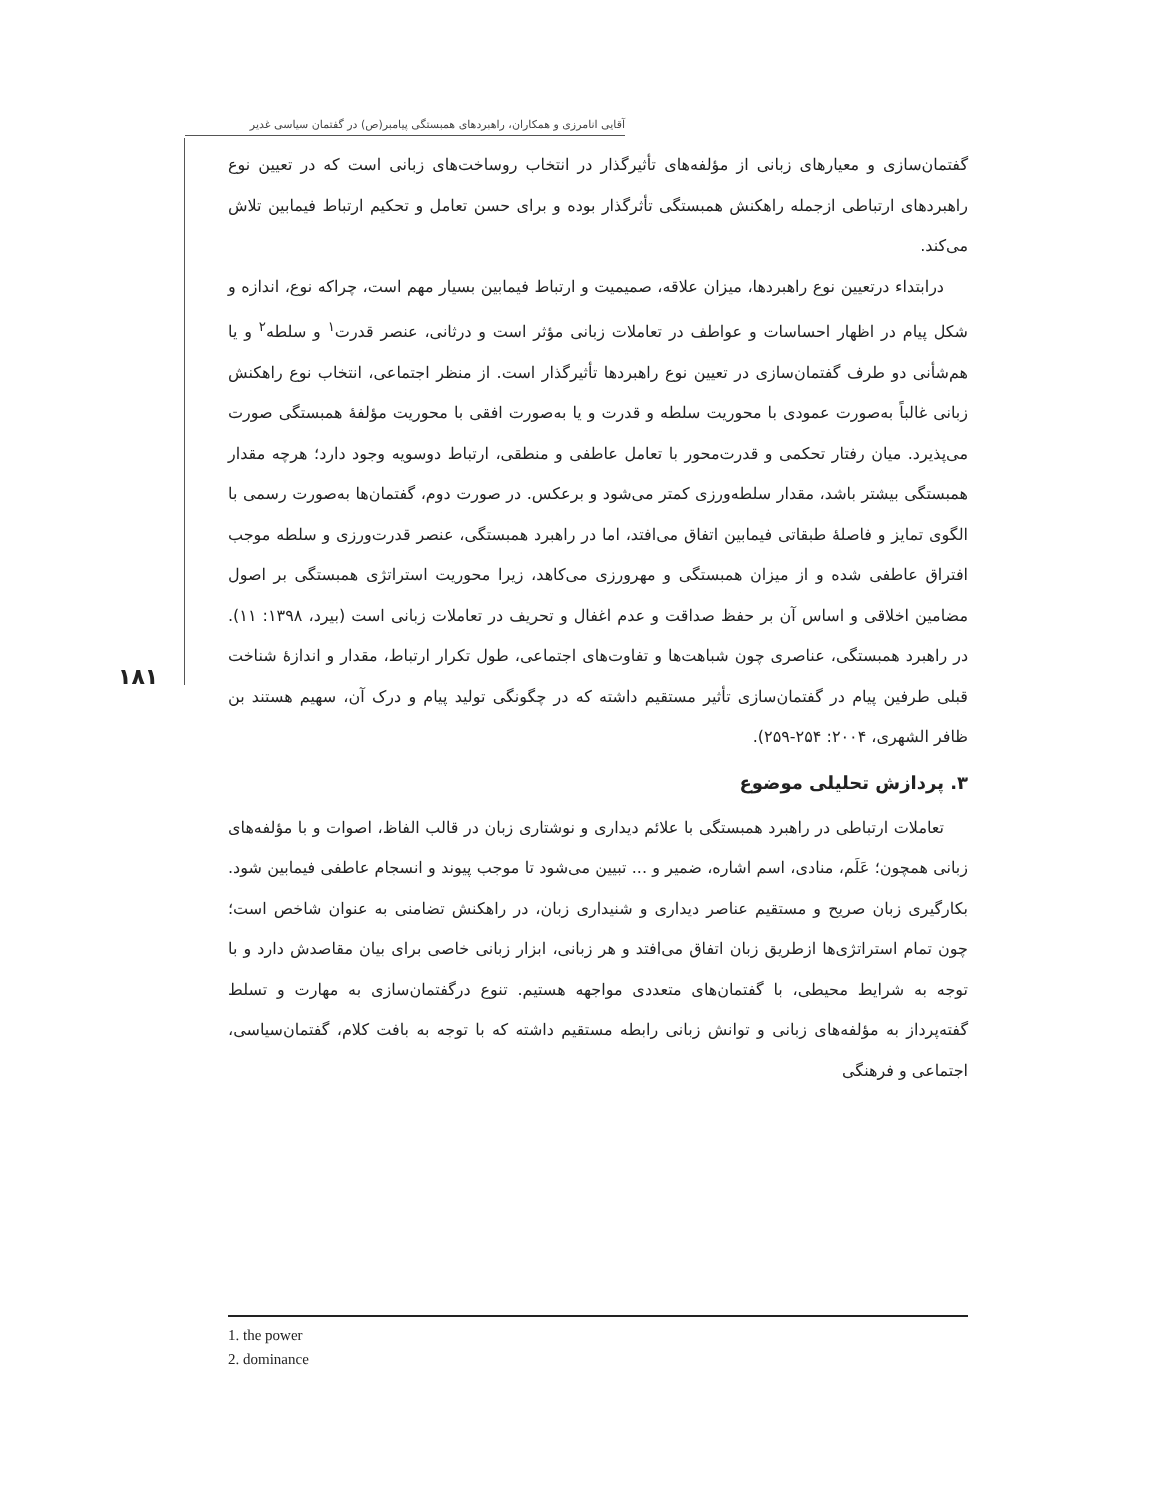آقایی انامرزی و همکاران، راهبردهای همبستگی پیامبر(ص) در گفتمان سیاسی غدیر
۱۸۱
گفتمان‌سازی و معیارهای زبانی از مؤلفه‌های تأثیرگذار در انتخاب روساخت‌های زبانی است که در تعیین نوع راهبردهای ارتباطی ازجمله راهکنش همبستگی تأثرگذار بوده و برای حسن تعامل و تحکیم ارتباط فیمابین تلاش می‌کند.
درابتداء درتعیین نوع راهبردها، میزان علاقه، صمیمیت و ارتباط فیمابین بسیار مهم است، چراکه نوع، اندازه و شکل پیام در اظهار احساسات و عواطف در تعاملات زبانی مؤثر است و درثانی، عنصر قدرت<sup>۱</sup> و سلطه<sup>۲</sup> و یا هم‌شأنی دو طرف گفتمان‌سازی در تعیین نوع راهبردها تأثیرگذار است. از منظر اجتماعی، انتخاب نوع راهکنش زبانی غالباً به‌صورت عمودی با محوریت سلطه و قدرت و یا به‌صورت افقی با محوریت مؤلفهٔ همبستگی صورت می‌پذیرد. میان رفتار تحکمی و قدرت‌محور با تعامل عاطفی و منطقی، ارتباط دوسویه وجود دارد؛ هرچه مقدار همبستگی بیشتر باشد، مقدار سلطه‌ورزی کمتر می‌شود و برعکس. در صورت دوم، گفتمان‌ها به‌صورت رسمی با الگوی تمایز و فاصلهٔ طبقاتی فیمابین اتفاق می‌افتد، اما در راهبرد همبستگی، عنصر قدرت‌ورزی و سلطه موجب افتراق عاطفی شده و از میزان همبستگی و مهرورزی می‌کاهد، زیرا محوریت استراتژی همبستگی بر اصول مضامین اخلاقی و اساس آن بر حفظ صداقت و عدم اغفال و تحریف در تعاملات زبانی است (بیرد، ۱۳۹۸: ۱۱). در راهبرد همبستگی، عناصری چون شباهت‌ها و تفاوت‌های اجتماعی، طول تکرار ارتباط، مقدار و اندازهٔ شناخت قبلی طرفین پیام در گفتمان‌سازی تأثیر مستقیم داشته که در چگونگی تولید پیام و درک آن، سهیم هستند بن ظافر الشهری، ۲۰۰۴: ۲۵۴-۲۵۹).
۳. پردازش تحلیلی موضوع
تعاملات ارتباطی در راهبرد همبستگی با علائم دیداری و نوشتاری زبان در قالب الفاظ، اصوات و با مؤلفه‌های زبانی همچون؛ عَلَم، منادی، اسم اشاره، ضمیر و ... تبیین می‌شود تا موجب پیوند و انسجام عاطفی فیمابین شود. بکارگیری زبان صریح و مستقیم عناصر دیداری و شنیداری زبان، در راهکنش تضامنی به عنوان شاخص است؛ چون تمام استراتژی‌ها ازطریق زبان اتفاق می‌افتد و هر زبانی، ابزار زبانی خاصی برای بیان مقاصدش دارد و با توجه به شرایط محیطی، با گفتمان‌های متعددی مواجهه هستیم. تنوع درگفتمان‌سازی به مهارت و تسلط گفته‌پرداز به مؤلفه‌های زبانی و توانش زبانی رابطه مستقیم داشته که با توجه به بافت کلام، گفتمان‌سیاسی، اجتماعی و فرهنگی
1. the power
2. dominance